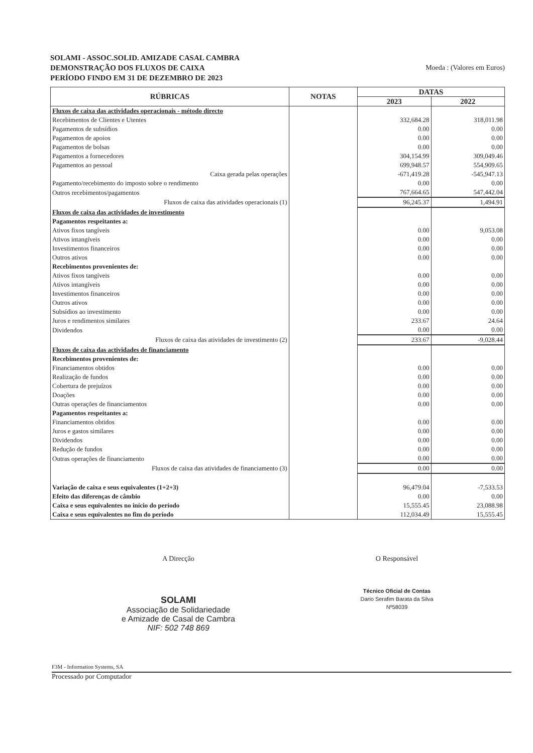SOLAMI - ASSOC.SOLID. AMIZADE CASAL CAMBRA
DEMONSTRAÇÃO DOS FLUXOS DE CAIXA
PERÍODO FINDO EM 31 DE DEZEMBRO DE 2023
Moeda : (Valores em Euros)
| RÚBRICAS | NOTAS | DATAS | |
| --- | --- | --- | --- |
| | | 2023 | 2022 |
| Fluxos de caixa das actividades operacionais - método directo | | | |
| Recebimentos de Clientes e Utentes | | 332,684.28 | 318,011.98 |
| Pagamentos de subsídios | | 0.00 | 0.00 |
| Pagamentos de apoios | | 0.00 | 0.00 |
| Pagamentos de bolsas | | 0.00 | 0.00 |
| Pagamentos a fornecedores | | 304,154.99 | 309,049.46 |
| Pagamentos ao pessoal | | 699,948.57 | 554,909.65 |
| Caixa gerada pelas operações | | -671,419.28 | -545,947.13 |
| Pagamento/recebimento do imposto sobre o rendimento | | 0.00 | 0.00 |
| Outros recebimentos/pagamentos | | 767,664.65 | 547,442.04 |
| Fluxos de caixa das atividades operacionais (1) | | 96,245.37 | 1,494.91 |
| Fluxos de caixa das actividades de investimento | | | |
| Pagamentos respeitantes a: | | | |
| Ativos fixos tangíveis | | 0.00 | 9,053.08 |
| Ativos intangíveis | | 0.00 | 0.00 |
| Investimentos financeiros | | 0.00 | 0.00 |
| Outros ativos | | 0.00 | 0.00 |
| Recebimentos provenientes de: | | | |
| Ativos fixos tangíveis | | 0.00 | 0.00 |
| Ativos intangíveis | | 0.00 | 0.00 |
| Investimentos financeiros | | 0.00 | 0.00 |
| Outros ativos | | 0.00 | 0.00 |
| Subsídios ao investimento | | 0.00 | 0.00 |
| Juros e rendimentos similares | | 233.67 | 24.64 |
| Dividendos | | 0.00 | 0.00 |
| Fluxos de caixa das atividades de investimento (2) | | 233.67 | -9,028.44 |
| Fluxos de caixa das actividades de financiamento | | | |
| Recebimentos provenientes de: | | | |
| Financiamentos obtidos | | 0.00 | 0.00 |
| Realização de fundos | | 0.00 | 0.00 |
| Cobertura de prejuízos | | 0.00 | 0.00 |
| Doações | | 0.00 | 0.00 |
| Outras operações de financiamentos | | 0.00 | 0.00 |
| Pagamentos respeitantes a: | | | |
| Financiamentos obtidos | | 0.00 | 0.00 |
| Juros e gastos similares | | 0.00 | 0.00 |
| Dividendos | | 0.00 | 0.00 |
| Redução de fundos | | 0.00 | 0.00 |
| Outras operações de financiamento | | 0.00 | 0.00 |
| Fluxos de caixa das atividades de financiamento (3) | | 0.00 | 0.00 |
| Variação de caixa e seus equivalentes (1+2+3) | | 96,479.04 | -7,533.53 |
| Efeito das diferenças de câmbio | | 0.00 | 0.00 |
| Caixa e seus equivalentes no início do período | | 15,555.45 | 23,088.98 |
| Caixa e seus equivalentes no fim do período | | 112,034.49 | 15,555.45 |
A Direcção
SOLAMI
Associação de Solidariedade
e Amizade de Casal de Cambra
NIF: 502 748 869
O Responsável
Técnico Oficial de Contas
Dario Serafim Barata da Silva
Nº58039
F3M - Information Systems, SA
Processado por Computador